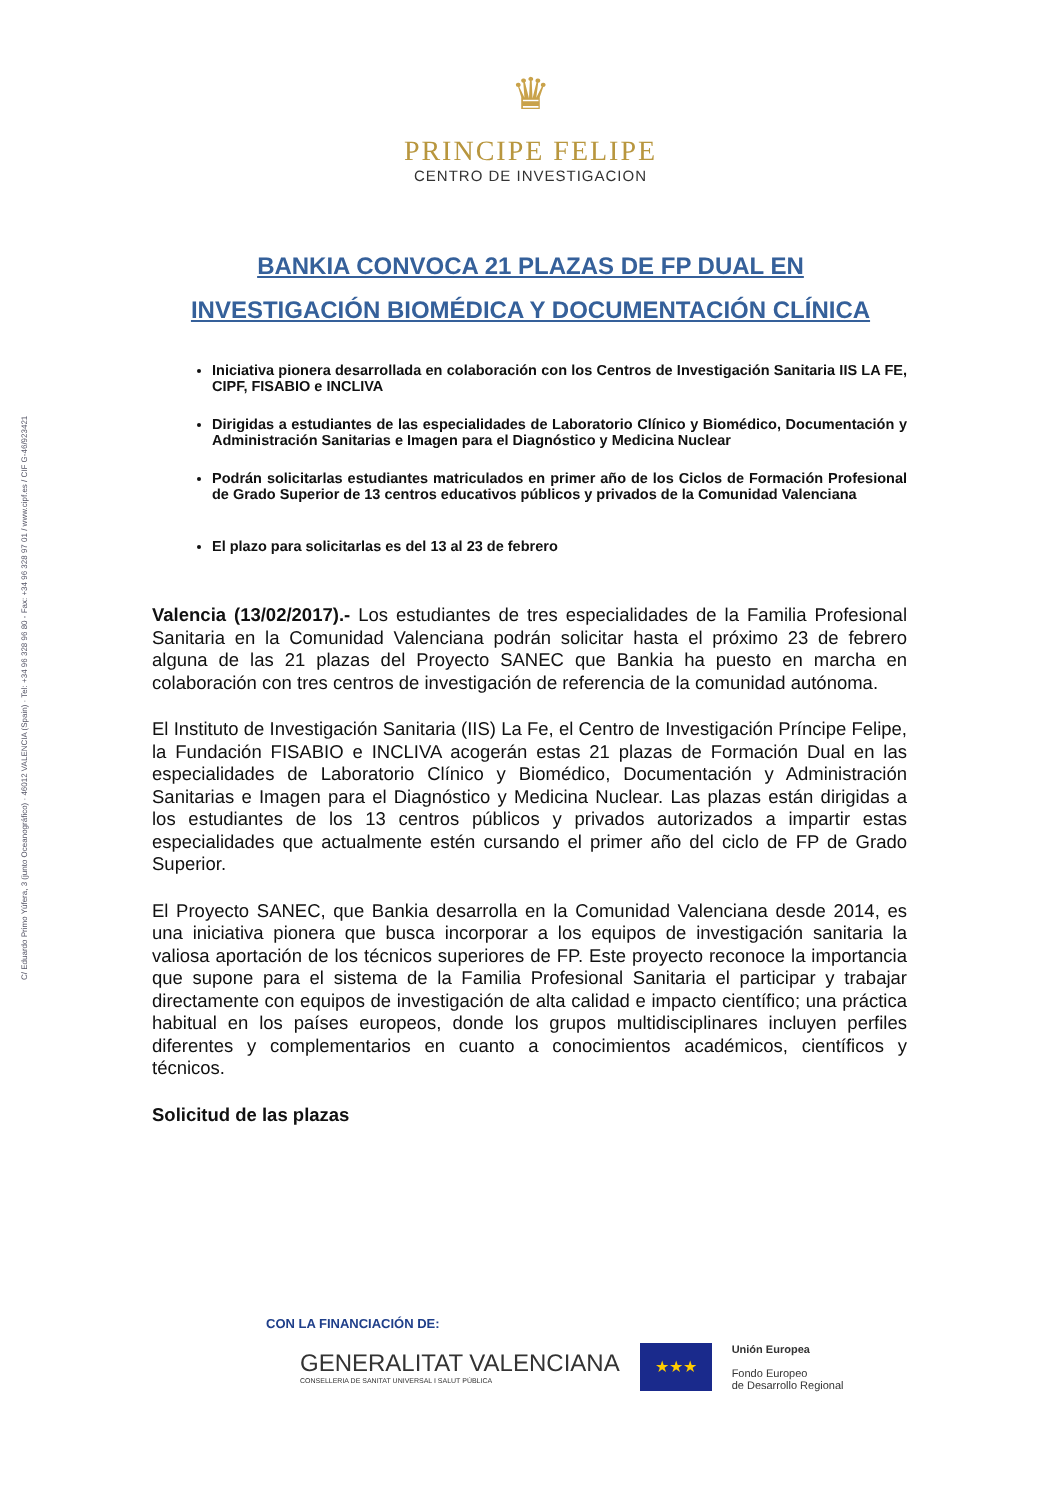C/ Eduardo Primo Yúfera, 3 (junto Oceanográfico) · 46012 VALENCIA (Spain) · Tel: +34 96 328 96 80 - Fax: +34 96 328 97 01 / www.cipf.es / CIF G-46/923421
♛
PRINCIPE FELIPE
CENTRO DE INVESTIGACION
BANKIA CONVOCA 21 PLAZAS DE FP DUAL EN
INVESTIGACIÓN BIOMÉDICA Y DOCUMENTACIÓN CLÍNICA
Iniciativa pionera desarrollada en colaboración con los Centros de Investigación Sanitaria IIS LA FE, CIPF, FISABIO e INCLIVA
Dirigidas a estudiantes de las especialidades de Laboratorio Clínico y Biomédico, Documentación y Administración Sanitarias e Imagen para el Diagnóstico y Medicina Nuclear
Podrán solicitarlas estudiantes matriculados en primer año de los Ciclos de Formación Profesional de Grado Superior de 13 centros educativos públicos y privados de la Comunidad Valenciana
El plazo para solicitarlas es del 13 al 23 de febrero
Valencia (13/02/2017).- Los estudiantes de tres especialidades de la Familia Profesional Sanitaria en la Comunidad Valenciana podrán solicitar hasta el próximo 23 de febrero alguna de las 21 plazas del Proyecto SANEC que Bankia ha puesto en marcha en colaboración con tres centros de investigación de referencia de la comunidad autónoma.
El Instituto de Investigación Sanitaria (IIS) La Fe, el Centro de Investigación Príncipe Felipe, la Fundación FISABIO e INCLIVA acogerán estas 21 plazas de Formación Dual en las especialidades de Laboratorio Clínico y Biomédico, Documentación y Administración Sanitarias e Imagen para el Diagnóstico y Medicina Nuclear. Las plazas están dirigidas a los estudiantes de los 13 centros públicos y privados autorizados a impartir estas especialidades que actualmente estén cursando el primer año del ciclo de FP de Grado Superior.
El Proyecto SANEC, que Bankia desarrolla en la Comunidad Valenciana desde 2014, es una iniciativa pionera que busca incorporar a los equipos de investigación sanitaria la valiosa aportación de los técnicos superiores de FP. Este proyecto reconoce la importancia que supone para el sistema de la Familia Profesional Sanitaria el participar y trabajar directamente con equipos de investigación de alta calidad e impacto científico; una práctica habitual en los países europeos, donde los grupos multidisciplinares incluyen perfiles diferentes y complementarios en cuanto a conocimientos académicos, científicos y técnicos.
Solicitud de las plazas
CON LA FINANCIACIÓN DE:
GENERALITAT VALENCIANA
CONSELLERIA DE SANITAT UNIVERSAL I SALUT PÚBLICA
★★★
Unión Europea
Fondo Europeo
de Desarrollo Regional